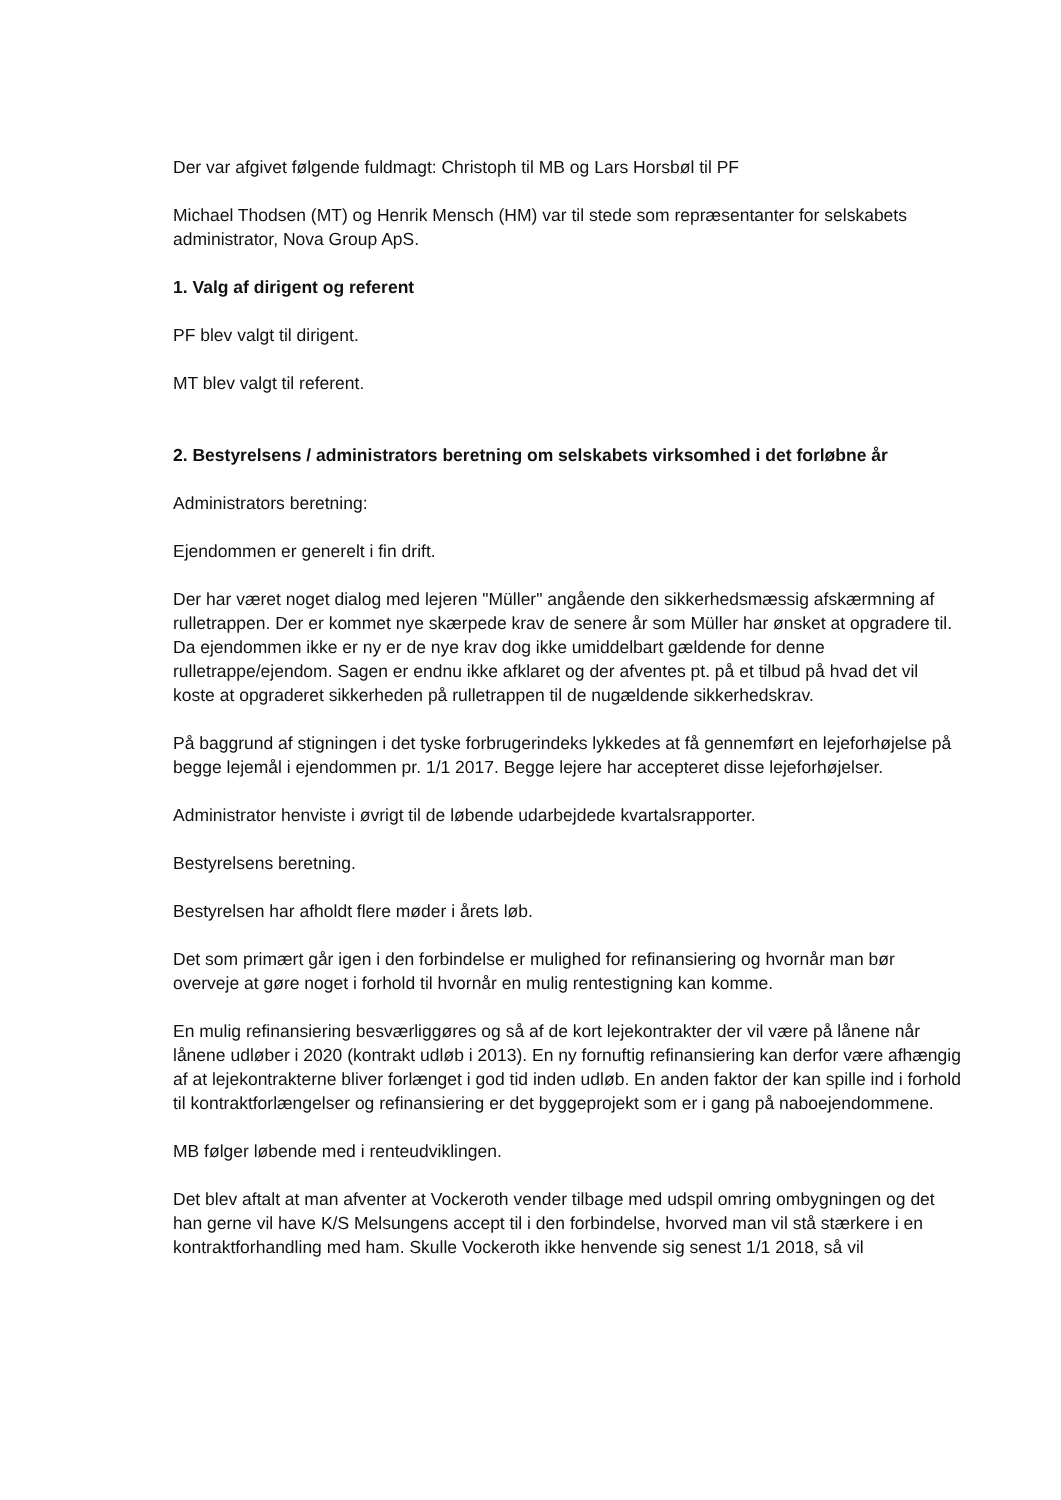Der var afgivet følgende fuldmagt: Christoph til MB og Lars Horsbøl til PF
Michael Thodsen (MT) og Henrik Mensch (HM) var til stede som repræsentanter for selskabets administrator, Nova Group ApS.
1. Valg af dirigent og referent
PF blev valgt til dirigent.
MT blev valgt til referent.
2. Bestyrelsens / administrators beretning om selskabets virksomhed i det forløbne år
Administrators beretning:
Ejendommen er generelt i fin drift.
Der har været noget dialog med lejeren "Müller" angående den sikkerhedsmæssig afskærmning af rulletrappen. Der er kommet nye skærpede krav de senere år som Müller har ønsket at opgradere til. Da ejendommen ikke er ny er de nye krav dog ikke umiddelbart gældende for denne rulletrappe/ejendom. Sagen er endnu ikke afklaret og der afventes pt. på et tilbud på hvad det vil koste at opgraderet sikkerheden på rulletrappen til de nugældende sikkerhedskrav.
På baggrund af stigningen i det tyske forbrugerindeks lykkedes at få gennemført en lejeforhøjelse på begge lejemål i ejendommen pr. 1/1 2017. Begge lejere har accepteret disse lejeforhøjelser.
Administrator henviste i øvrigt til de løbende udarbejdede kvartalsrapporter.
Bestyrelsens beretning.
Bestyrelsen har afholdt flere møder i årets løb.
Det som primært går igen i den forbindelse er mulighed for refinansiering og hvornår man bør overveje at gøre noget i forhold til hvornår en mulig rentestigning kan komme.
En mulig refinansiering besværliggøres og så af de kort lejekontrakter der vil være på lånene når lånene udløber i 2020 (kontrakt udløb i 2013). En ny fornuftig refinansiering kan derfor være afhængig af at lejekontrakterne bliver forlænget i god tid inden udløb. En anden faktor der kan spille ind i forhold til kontraktforlængelser og refinansiering er det byggeprojekt som er i gang på naboejendommene.
MB følger løbende med i renteudviklingen.
Det blev aftalt at man afventer at Vockeroth vender tilbage med udspil omring ombygningen og det han gerne vil have K/S Melsungens accept til i den forbindelse, hvorved man vil stå stærkere i en kontraktforhandling med ham. Skulle Vockeroth ikke henvende sig senest 1/1 2018, så vil